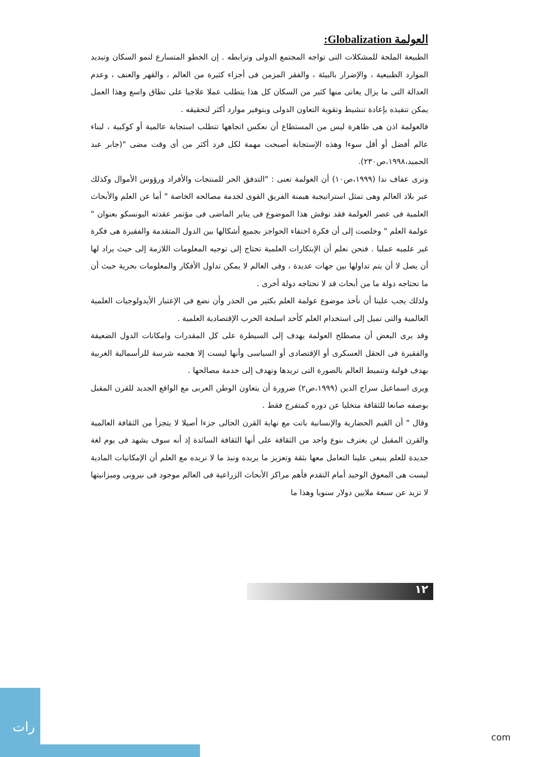العولمة Globalization:
الطبيعة الملحة للمشكلات التى تواجه المجتمع الدولى وترابطه . إن الخطو المتسارع لنمو السكان وتبديد الموارد الطبيعية ، والإضرار بالبيئة ، والفقر المزمن فى أجزاء كثيرة من العالم ، والقهر والعنف ، وعدم العدالة التى ما يزال يعانى منها كثير من السكان كل هذا يتطلب عملا علاجيا على نطاق واسع وهذا العمل يمكن تنفيذه بإعادة تنشيط وتقوية التعاون الدولى وبتوفير موارد أكثر لتحقيقه .
فالعولمة اذن هى ظاهرة ليس من المستطاع أن نعكس اتجاهها تتطلب استجابة عالمية أو كوكبية ، لبناء عالم أفضل أو أقل سوءا وهذه الإستجابة أصبحت مهمة لكل فرد أكثر من أى وقت مضى "(جابر عبد الحميد،١٩٩٨،ص٢٣٠).
وترى عفاف ندا (١٩٩٩،ص١٠) أن العولمة تعنى : "التدفق الحر للمنتجات والأفراد ورؤوس الأموال وكذلك عبر بلاد العالم وهى تمثل استراتيجية هيمنة الفريق القوى لخدمة مصالحه الخاصة " أما عن العلم والأبحاث العلمية فى عصر العولمة فقد نوقش هذا الموضوع فى يناير الماضى فى مؤتمر عقدته اليونسكو بعنوان " عولمة العلم " وخلصت إلى أن فكرة اختفاء الحواجز بجميع أشكالها بين الدول المتقدمة والفقيرة هى فكرة غير علميه عمليا . فنحن نعلم أن الإبتكارات العلمية تحتاج إلى توجيه المعلومات اللازمة إلى حيث يراد لها أن يصل لا أن يتم تداولها بين جهات عديدة ، وفى العالم لا يمكن تداول الأفكار والمعلومات بحرية حيث أن ما تحتاجه دولة ما من أبحاث قد لا تحتاجه دولة أخرى .
ولذلك يجب علينا أن نأخذ موضوع عولمة العلم بكثير من الحذر وأن نضع فى الإعتبار الأيدولوجيات العلمية العالمية والتى تميل إلى استخدام العلم كأحد اسلحة الحرب الإقتصادية العلمية .
وقد يرى البعض أن مصطلح العولمة يهدف إلى السيطرة على كل المقدرات وامكانات الدول الضعيفة والفقيرة فى الحقل العسكرى أو الإقتصادى أو السياسى وأنها ليست إلا هجمه شرسة للرأسمالية الغربية بهدف قولبة وتنميط العالم بالصورة التى تريدها وتهدف إلى خدمة مصالحها .
ويرى اسماعيل سراج الدين (١٩٩٩،ص٢) ضرورة أن يتعاون الوطن العربى مع الواقع الجديد للقرن المقبل بوصفه صانعا للثقافة متخليا عن دوره كمتفرج فقط .
وقال " أن القيم الحضارية والإنسانية باتت مع نهاية القرن الحالى جزءا أصيلا لا يتجزأ من الثقافة العالمية والقرن المقبل لن يعترف بنوع واحد من الثقافة على أنها الثقافة السائدة إذ أنه سوف يشهد فى يوم لغة جديدة للعلم ينبغى علينا التعامل معها بثقة وتعزيز ما يريده ونبذ ما لا نريده مع العلم أن الإمكانيات المادية ليست هى المعوق الوحيد أمام التقدم فأهم مراكز الأبحاث الزراعية فى العالم موجود فى نيروبى وميزانيتها لا تزيد عن سبعة ملايين دولار سنويا وهذا ما
١٢
رات
com